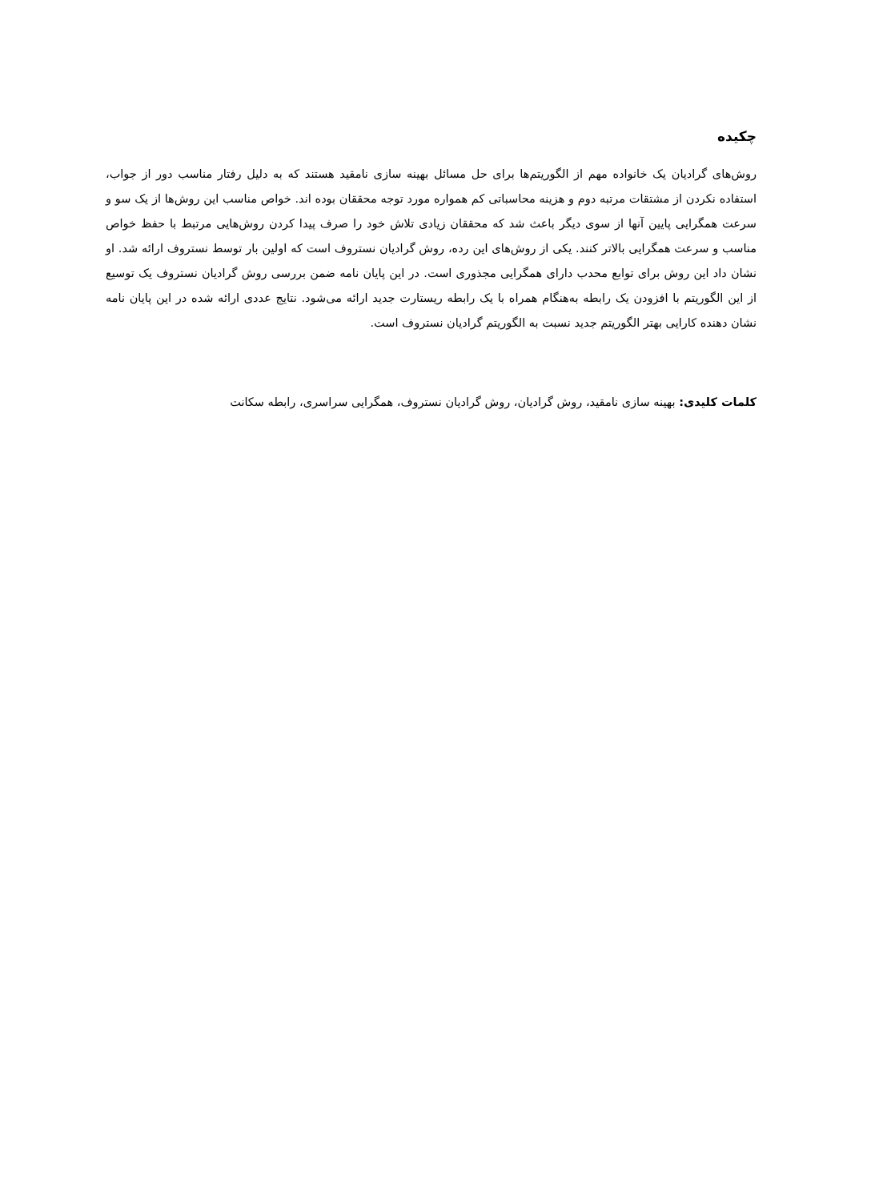چکیده
روش‌های گرادیان یک خانواده مهم از الگوریتم‌ها برای حل مسائل بهینه سازی نامقید هستند که به دلیل رفتار مناسب دور از جواب، استفاده نکردن از مشتقات مرتبه دوم و هزینه محاسباتی کم همواره مورد توجه محققان بوده اند. خواص مناسب این روش‌ها از یک سو و سرعت همگرایی پایین آنها از سوی دیگر باعث شد که محققان زیادی تلاش خود را صرف پیدا کردن روش‌هایی مرتبط با حفظ خواص مناسب و سرعت همگرایی بالاتر کنند. یکی از روش‌های این رده، روش گرادیان نستروف است که اولین بار توسط نستروف ارائه شد. او نشان داد این روش برای توابع محدب دارای همگرایی مجذوری است. در این پایان نامه ضمن بررسی روش گرادیان نستروف یک توسیع از این الگوریتم با افزودن یک رابطه به‌هنگام همراه با یک رابطه ریستارت جدید ارائه می‌شود. نتایج عددی ارائه شده در این پایان نامه نشان دهنده کارایی بهتر الگوریتم جدید نسبت به الگوریتم گرادیان نستروف است.
کلمات کلیدی: بهینه سازی نامقید، روش گرادیان، روش گرادیان نستروف، همگرایی سراسری، رابطه سکانت